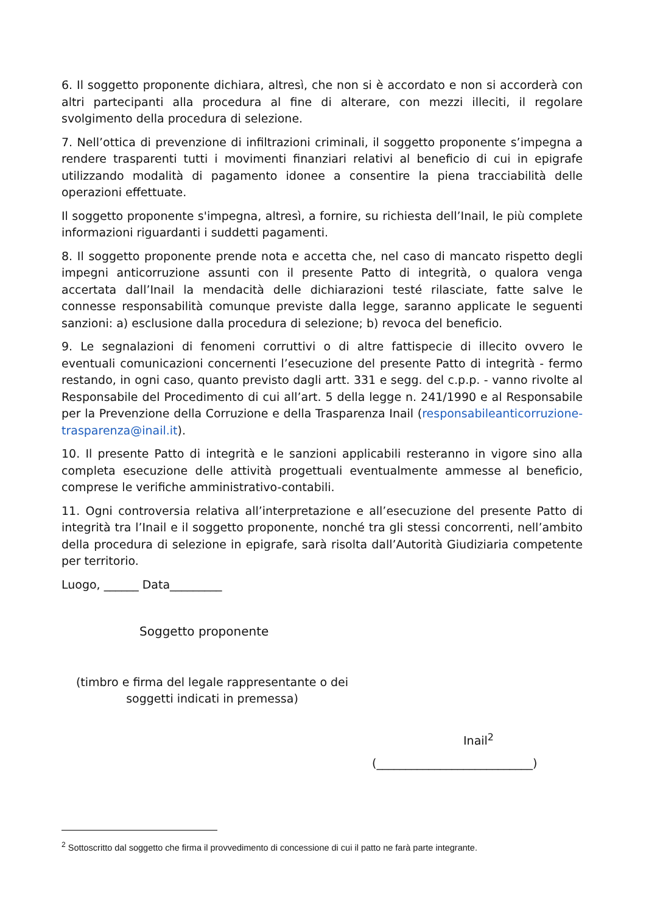6. Il soggetto proponente dichiara, altresì, che non si è accordato e non si accorderà con altri partecipanti alla procedura al fine di alterare, con mezzi illeciti, il regolare svolgimento della procedura di selezione.
7. Nell’ottica di prevenzione di infiltrazioni criminali, il soggetto proponente s’impegna a rendere trasparenti tutti i movimenti finanziari relativi al beneficio di cui in epigrafe utilizzando modalità di pagamento idonee a consentire la piena tracciabilità delle operazioni effettuate.
Il soggetto proponente s'impegna, altresì, a fornire, su richiesta dell’Inail, le più complete informazioni riguardanti i suddetti pagamenti.
8. Il soggetto proponente prende nota e accetta che, nel caso di mancato rispetto degli impegni anticorruzione assunti con il presente Patto di integrità, o qualora venga accertata dall’Inail la mendacità delle dichiarazioni testé rilasciate, fatte salve le connesse responsabilità comunque previste dalla legge, saranno applicate le seguenti sanzioni: a) esclusione dalla procedura di selezione; b) revoca del beneficio.
9. Le segnalazioni di fenomeni corruttivi o di altre fattispecie di illecito ovvero le eventuali comunicazioni concernenti l’esecuzione del presente Patto di integrità - fermo restando, in ogni caso, quanto previsto dagli artt. 331 e segg. del c.p.p. - vanno rivolte al Responsabile del Procedimento di cui all’art. 5 della legge n. 241/1990 e al Responsabile per la Prevenzione della Corruzione e della Trasparenza Inail (responsabileanticorruzione-trasparenza@inail.it).
10. Il presente Patto di integrità e le sanzioni applicabili resteranno in vigore sino alla completa esecuzione delle attività progettuali eventualmente ammesse al beneficio, comprese le verifiche amministrativo-contabili.
11. Ogni controversia relativa all’interpretazione e all’esecuzione del presente Patto di integrità tra l’Inail e il soggetto proponente, nonché tra gli stessi concorrenti, nell’ambito della procedura di selezione in epigrafe, sarà risolta dall’Autorità Giudiziaria competente per territorio.
Luogo, ______ Data_________
Soggetto proponente
(timbro e firma del legale rappresentante o dei soggetti indicati in premessa)
Inail<sup>2</sup>
(___________________________)
<sup>2</sup> Sottoscritto dal soggetto che firma il provvedimento di concessione di cui il patto ne farà parte integrante.